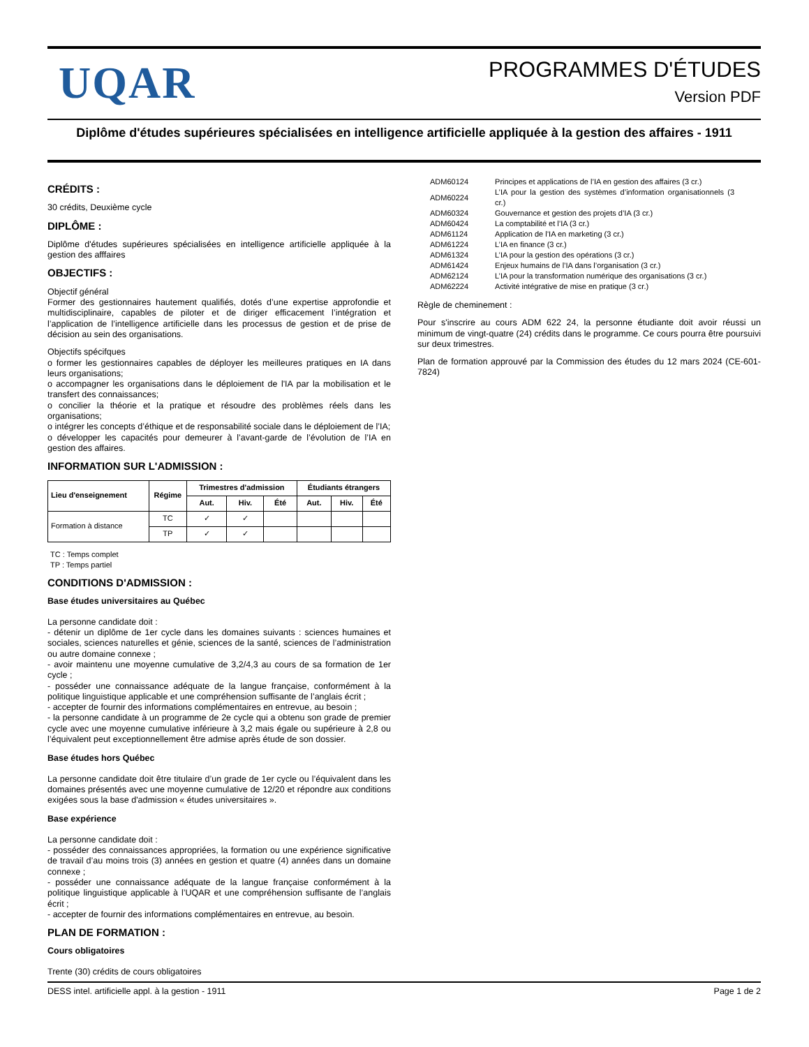UQAR
PROGRAMMES D'ÉTUDES
Version PDF
Diplôme d'études supérieures spécialisées en intelligence artificielle appliquée à la gestion des affaires - 1911
CRÉDITS :
30 crédits, Deuxième cycle
DIPLÔME :
Diplôme d'études supérieures spécialisées en intelligence artificielle appliquée à la gestion des afffaires
OBJECTIFS :
Objectif général
Former des gestionnaires hautement qualifiés, dotés d’une expertise approfondie et multidisciplinaire, capables de piloter et de diriger efficacement l’intégration et l’application de l’intelligence artificielle dans les processus de gestion et de prise de décision au sein des organisations.
Objectifs spécifques
o former les gestionnaires capables de déployer les meilleures pratiques en IA dans leurs organisations;
o accompagner les organisations dans le déploiement de l'IA par la mobilisation et le transfert des connaissances;
o concilier la théorie et la pratique et résoudre des problèmes réels dans les organisations;
o intégrer les concepts d’éthique et de responsabilité sociale dans le déploiement de l’IA;
o développer les capacités pour demeurer à l’avant-garde de l’évolution de l’IA en gestion des affaires.
INFORMATION SUR L'ADMISSION :
| Lieu d'enseignement | Régime | Trimestres d'admission | | | Étudiants étrangers | | |
| --- | --- | --- | --- | --- | --- | --- | --- |
| | | Aut. | Hiv. | Été | Aut. | Hiv. | Été |
| Formation à distance | TC | ✓ | ✓ | | | | |
| | TP | ✓ | ✓ | | | | |
TC : Temps complet
TP : Temps partiel
CONDITIONS D'ADMISSION :
Base études universitaires au Québec
La personne candidate doit :
- détenir un diplôme de 1er cycle dans les domaines suivants : sciences humaines et sociales, sciences naturelles et génie, sciences de la santé, sciences de l’administration ou autre domaine connexe ;
- avoir maintenu une moyenne cumulative de 3,2/4,3 au cours de sa formation de 1er cycle ;
- posséder une connaissance adéquate de la langue française, conformément à la politique linguistique applicable et une compréhension suffisante de l’anglais écrit ;
- accepter de fournir des informations complémentaires en entrevue, au besoin ;
- la personne candidate à un programme de 2e cycle qui a obtenu son grade de premier cycle avec une moyenne cumulative inférieure à 3,2 mais égale ou supérieure à 2,8 ou l’équivalent peut exceptionnellement être admise après étude de son dossier.
Base études hors Québec
La personne candidate doit être titulaire d’un grade de 1er cycle ou l’équivalent dans les domaines présentés avec une moyenne cumulative de 12/20 et répondre aux conditions exigées sous la base d'admission « études universitaires ».
Base expérience
La personne candidate doit :
- posséder des connaissances appropriées, la formation ou une expérience significative de travail d’au moins trois (3) années en gestion et quatre (4) années dans un domaine connexe ;
- posséder une connaissance adéquate de la langue française conformément à la politique linguistique applicable à l’UQAR et une compréhension suffisante de l’anglais écrit ;
- accepter de fournir des informations complémentaires en entrevue, au besoin.
PLAN DE FORMATION :
Cours obligatoires
Trente (30) crédits de cours obligatoires
| ADM60124 | Principes et applications de l’IA en gestion des affaires (3 cr.) |
| ADM60224 | L’IA pour la gestion des systèmes d’information organisationnels (3 cr.) |
| ADM60324 | Gouvernance et gestion des projets d’IA (3 cr.) |
| ADM60424 | La comptabilité et l’IA (3 cr.) |
| ADM61124 | Application de l’IA en marketing (3 cr.) |
| ADM61224 | L’IA en finance (3 cr.) |
| ADM61324 | L’IA pour la gestion des opérations (3 cr.) |
| ADM61424 | Enjeux humains de l’IA dans l’organisation (3 cr.) |
| ADM62124 | L’IA pour la transformation numérique des organisations (3 cr.) |
| ADM62224 | Activité intégrative de mise en pratique (3 cr.) |
Règle de cheminement :
Pour s'inscrire au cours ADM 622 24, la personne étudiante doit avoir réussi un minimum de vingt-quatre (24) crédits dans le programme. Ce cours pourra être poursuivi sur deux trimestres.
Plan de formation approuvé par la Commission des études du 12 mars 2024 (CE-601-7824)
DESS intel. artificielle appl. à la gestion - 1911 Page 1 de 2